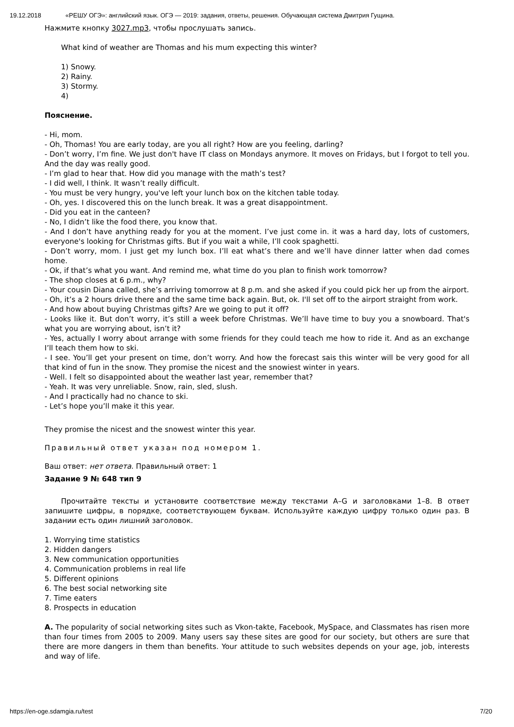19.12.2018 «РЕШУ ОГЭ»: английский язык. ОГЭ — 2019: задания, ответы, решения. Обучающая система Дмитрия Гущина.
Нажмите кнопку 3027.mp3, чтобы прослушать запись.
What kind of weather are Thomas and his mum expecting this winter?
1) Snowy.
2) Rainy.
3) Stormy.
4)
Пояснение.
- Hi, mom.
- Oh, Thomas! You are early today, are you all right? How are you feeling, darling?
- Don’t worry, I’m fine. We just don't have IT class on Mondays anymore. It moves on Fridays, but I forgot to tell you. And the day was really good.
- I’m glad to hear that. How did you manage with the math’s test?
- I did well, I think. It wasn’t really difficult.
- You must be very hungry, you've left your lunch box on the kitchen table today.
- Oh, yes. I discovered this on the lunch break. It was a great disappointment.
- Did you eat in the canteen?
- No, I didn’t like the food there, you know that.
- And I don’t have anything ready for you at the moment. I’ve just come in. it was a hard day, lots of customers, everyone's looking for Christmas gifts. But if you wait a while, I’ll cook spaghetti.
- Don’t worry, mom. I just get my lunch box. I’ll eat what’s there and we’ll have dinner latter when dad comes home.
- Ok, if that’s what you want. And remind me, what time do you plan to finish work tomorrow?
- The shop closes at 6 p.m., why?
- Your cousin Diana called, she’s arriving tomorrow at 8 p.m. and she asked if you could pick her up from the airport.
- Oh, it’s a 2 hours drive there and the same time back again. But, ok. I'll set off to the airport straight from work.
- And how about buying Christmas gifts? Are we going to put it off?
- Looks like it. But don’t worry, it’s still a week before Christmas. We’ll have time to buy you a snowboard. That's what you are worrying about, isn’t it?
- Yes, actually I worry about arrange with some friends for they could teach me how to ride it. And as an exchange I’ll teach them how to ski.
- I see. You’ll get your present on time, don’t worry. And how the forecast sais this winter will be very good for all that kind of fun in the snow. They promise the nicest and the snowiest winter in years.
- Well. I felt so disappointed about the weather last year, remember that?
- Yeah. It was very unreliable. Snow, rain, sled, slush.
- And I practically had no chance to ski.
- Let’s hope you’ll make it this year.
They promise the nicest and the snowest winter this year.
Правильный ответ указан под номером 1.
Ваш ответ: нет ответа. Правильный ответ: 1
Задание 9 № 648 тип 9
Прочитайте тексты и установите соответствие между текстами A–G и заголовками 1–8. В ответ запишите цифры, в порядке, соответствующем буквам. Используйте каждую цифру только один раз. В задании есть один лишний заголовок.
1. Worrying time statistics
2. Hidden dangers
3. New communication opportunities
4. Communication problems in real life
5. Different opinions
6. The best social networking site
7. Time eaters
8. Prospects in education
A. The popularity of social networking sites such as Vkon-takte, Facebook, MySpace, and Classmates has risen more than four times from 2005 to 2009. Many users say these sites are good for our society, but others are sure that there are more dangers in them than benefits. Your attitude to such websites depends on your age, job, interests and way of life.
https://en-oge.sdamgia.ru/test 7/20